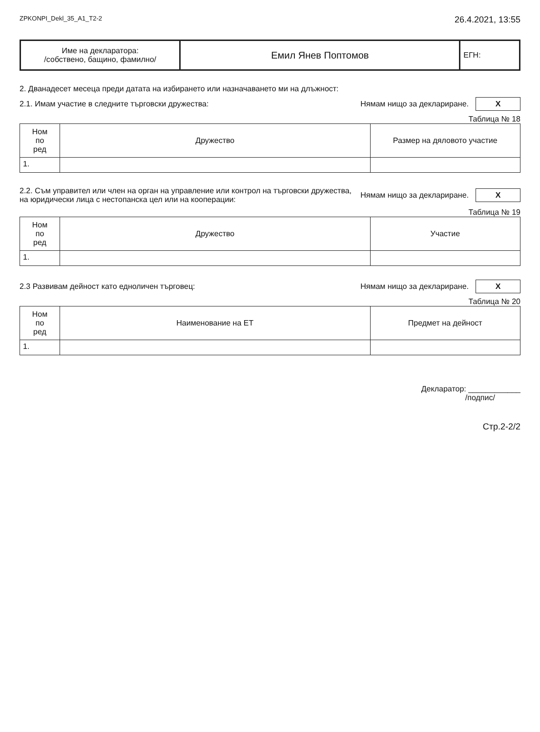ZPKONPI_Dekl_35_A1_T2-2 26.4.2021, 13:55
| Име на декларатора: /собствено, бащино, фамилно/ | Емил Янев Поптомов | ЕГН: |
2. Дванадесет месеца преди датата на избирането или назначаването ми на длъжност:
2.1. Имам участие в следните търговски дружества: Нямам нищо за деклариране. X
Таблица № 18
| Ном по ред | Дружество | Размер на дяловото участие |
| --- | --- | --- |
| 1. | | |
2.2. Съм управител или член на орган на управление или контрол на търговски дружества,
на юридически лица с нестопанска цел или на кооперации: Нямам нищо за деклариране. X
Таблица № 19
| Ном по ред | Дружество | Участие |
| --- | --- | --- |
| 1. | | |
2.3 Развивам дейност като едноличен търговец: Нямам нищо за деклариране. X
Таблица № 20
| Ном по ред | Наименование на ЕТ | Предмет на дейност |
| --- | --- | --- |
| 1. | | |
Декларатор: ____________
/подпис/
Стр.2-2/2